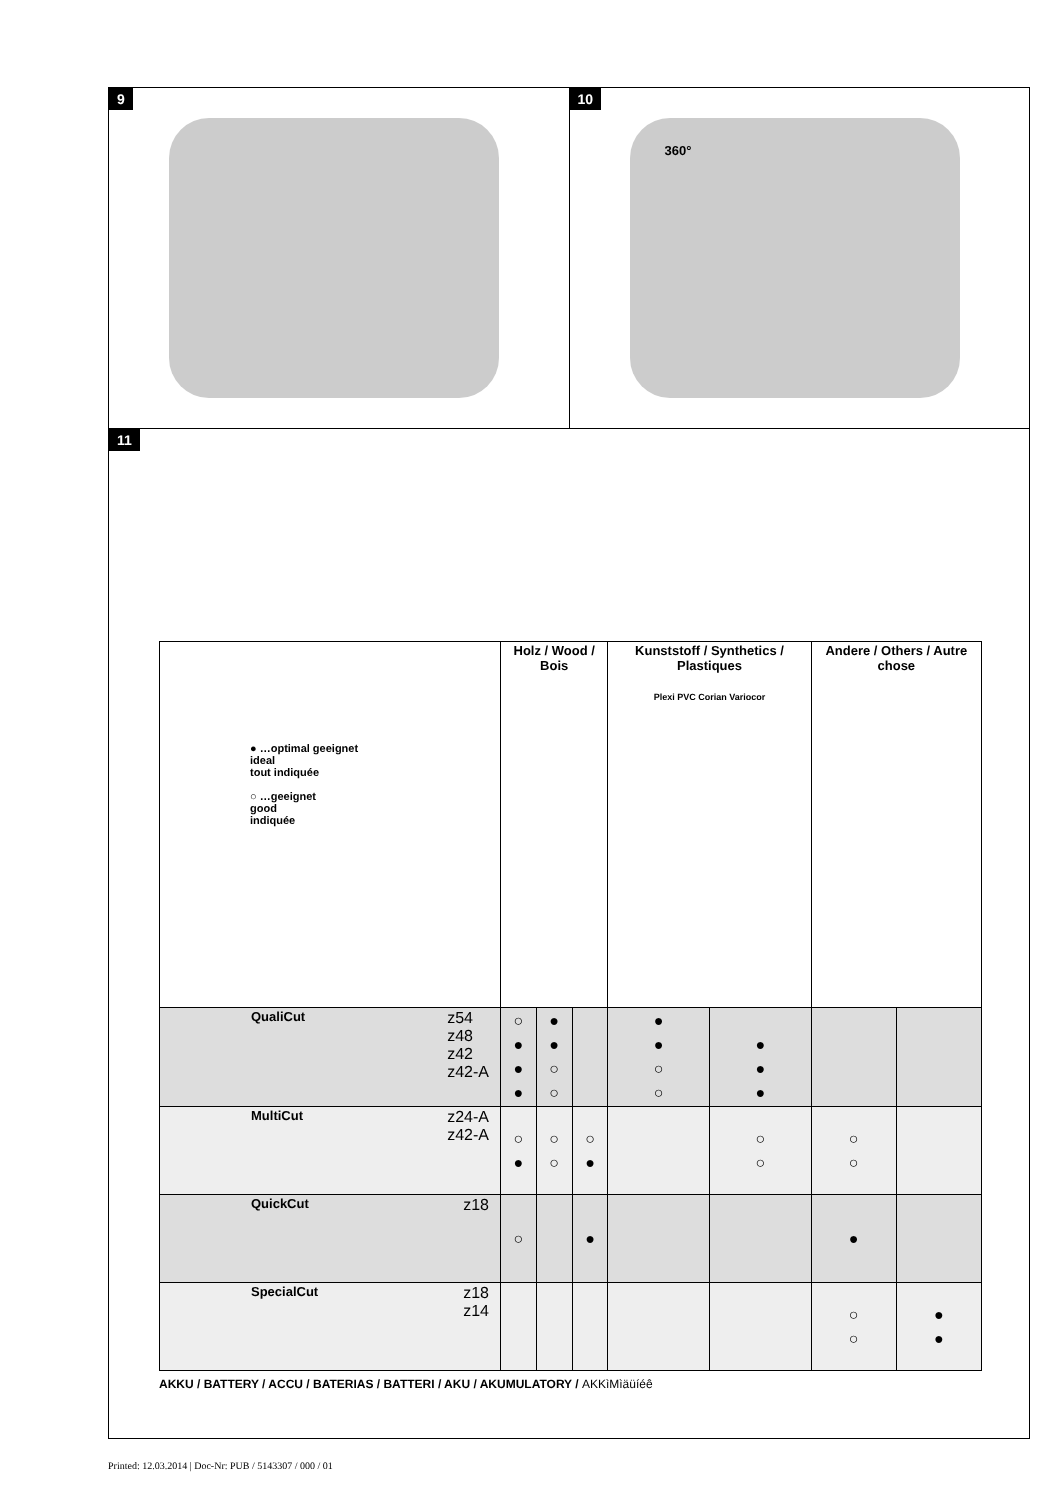9 10
360°
11
| ● …optimal geeignet ideal tout indiquée ○ …geeignet good indiquée | Holz / Wood / Bois | | | Kunststoff / Synthetics / Plastiques Plexi PVC Corian Variocor | | Andere / Others / Autre chose | |
| --- | --- | --- | --- | --- | --- | --- | --- |
| QualiCut z54 z48 z42 z42-A | ○ ● ● ● | ● ● ○ ○ | | ● ● ○ ○ | ● ● ● | | |
| MultiCut z24-A z42-A | ○ ● | ○ ○ | ○ ● | | ○ ○ | ○ ○ | |
| QuickCut z18 | ○ | | ● | | | ● | |
| SpecialCut z18 z14 | | | | | | ○ ○ | ● ● |
AKKU / BATTERY / ACCU / BATERIAS / BATTERI / AKU / AKUMULATORY / AKKìMìäüíéê
Printed: 12.03.2014 | Doc-Nr: PUB / 5143307 / 000 / 01